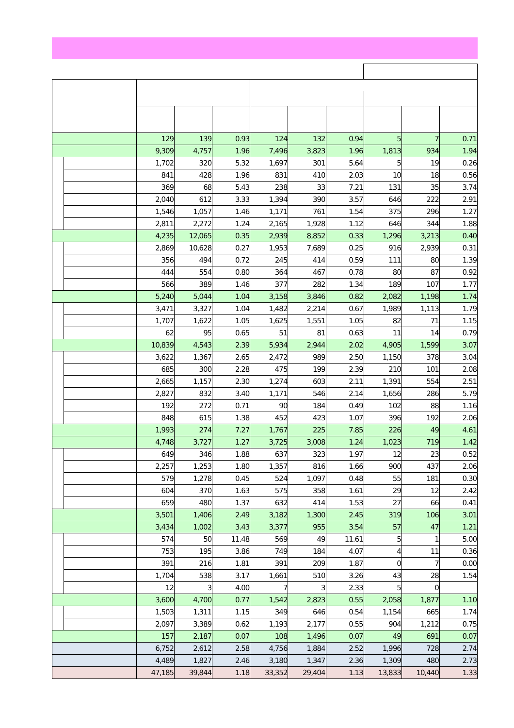| | | 129 | 139 | 0.93 | 124 | 132 | 0.94 | 5 | 7 | 0.71 |
| | | 9,309 | 4,757 | 1.96 | 7,496 | 3,823 | 1.96 | 1,813 | 934 | 1.94 |
| | | 1,702 | 320 | 5.32 | 1,697 | 301 | 5.64 | 5 | 19 | 0.26 |
| | | 841 | 428 | 1.96 | 831 | 410 | 2.03 | 10 | 18 | 0.56 |
| | | 369 | 68 | 5.43 | 238 | 33 | 7.21 | 131 | 35 | 3.74 |
| | | 2,040 | 612 | 3.33 | 1,394 | 390 | 3.57 | 646 | 222 | 2.91 |
| | | 1,546 | 1,057 | 1.46 | 1,171 | 761 | 1.54 | 375 | 296 | 1.27 |
| | | 2,811 | 2,272 | 1.24 | 2,165 | 1,928 | 1.12 | 646 | 344 | 1.88 |
| | | 4,235 | 12,065 | 0.35 | 2,939 | 8,852 | 0.33 | 1,296 | 3,213 | 0.40 |
| | | 2,869 | 10,628 | 0.27 | 1,953 | 7,689 | 0.25 | 916 | 2,939 | 0.31 |
| | | 356 | 494 | 0.72 | 245 | 414 | 0.59 | 111 | 80 | 1.39 |
| | | 444 | 554 | 0.80 | 364 | 467 | 0.78 | 80 | 87 | 0.92 |
| | | 566 | 389 | 1.46 | 377 | 282 | 1.34 | 189 | 107 | 1.77 |
| | | 5,240 | 5,044 | 1.04 | 3,158 | 3,846 | 0.82 | 2,082 | 1,198 | 1.74 |
| | | 3,471 | 3,327 | 1.04 | 1,482 | 2,214 | 0.67 | 1,989 | 1,113 | 1.79 |
| | | 1,707 | 1,622 | 1.05 | 1,625 | 1,551 | 1.05 | 82 | 71 | 1.15 |
| | | 62 | 95 | 0.65 | 51 | 81 | 0.63 | 11 | 14 | 0.79 |
| | | 10,839 | 4,543 | 2.39 | 5,934 | 2,944 | 2.02 | 4,905 | 1,599 | 3.07 |
| | | 3,622 | 1,367 | 2.65 | 2,472 | 989 | 2.50 | 1,150 | 378 | 3.04 |
| | | 685 | 300 | 2.28 | 475 | 199 | 2.39 | 210 | 101 | 2.08 |
| | | 2,665 | 1,157 | 2.30 | 1,274 | 603 | 2.11 | 1,391 | 554 | 2.51 |
| | | 2,827 | 832 | 3.40 | 1,171 | 546 | 2.14 | 1,656 | 286 | 5.79 |
| | | 192 | 272 | 0.71 | 90 | 184 | 0.49 | 102 | 88 | 1.16 |
| | | 848 | 615 | 1.38 | 452 | 423 | 1.07 | 396 | 192 | 2.06 |
| | | 1,993 | 274 | 7.27 | 1,767 | 225 | 7.85 | 226 | 49 | 4.61 |
| | | 4,748 | 3,727 | 1.27 | 3,725 | 3,008 | 1.24 | 1,023 | 719 | 1.42 |
| | | 649 | 346 | 1.88 | 637 | 323 | 1.97 | 12 | 23 | 0.52 |
| | | 2,257 | 1,253 | 1.80 | 1,357 | 816 | 1.66 | 900 | 437 | 2.06 |
| | | 579 | 1,278 | 0.45 | 524 | 1,097 | 0.48 | 55 | 181 | 0.30 |
| | | 604 | 370 | 1.63 | 575 | 358 | 1.61 | 29 | 12 | 2.42 |
| | | 659 | 480 | 1.37 | 632 | 414 | 1.53 | 27 | 66 | 0.41 |
| | | 3,501 | 1,406 | 2.49 | 3,182 | 1,300 | 2.45 | 319 | 106 | 3.01 |
| | | 3,434 | 1,002 | 3.43 | 3,377 | 955 | 3.54 | 57 | 47 | 1.21 |
| | | 574 | 50 | 11.48 | 569 | 49 | 11.61 | 5 | 1 | 5.00 |
| | | 753 | 195 | 3.86 | 749 | 184 | 4.07 | 4 | 11 | 0.36 |
| | | 391 | 216 | 1.81 | 391 | 209 | 1.87 | 0 | 7 | 0.00 |
| | | 1,704 | 538 | 3.17 | 1,661 | 510 | 3.26 | 43 | 28 | 1.54 |
| | | 12 | 3 | 4.00 | 7 | 3 | 2.33 | 5 | 0 | |
| | | 3,600 | 4,700 | 0.77 | 1,542 | 2,823 | 0.55 | 2,058 | 1,877 | 1.10 |
| | | 1,503 | 1,311 | 1.15 | 349 | 646 | 0.54 | 1,154 | 665 | 1.74 |
| | | 2,097 | 3,389 | 0.62 | 1,193 | 2,177 | 0.55 | 904 | 1,212 | 0.75 |
| | | 157 | 2,187 | 0.07 | 108 | 1,496 | 0.07 | 49 | 691 | 0.07 |
| | | 6,752 | 2,612 | 2.58 | 4,756 | 1,884 | 2.52 | 1,996 | 728 | 2.74 |
| | | 4,489 | 1,827 | 2.46 | 3,180 | 1,347 | 2.36 | 1,309 | 480 | 2.73 |
| | | 47,185 | 39,844 | 1.18 | 33,352 | 29,404 | 1.13 | 13,833 | 10,440 | 1.33 |